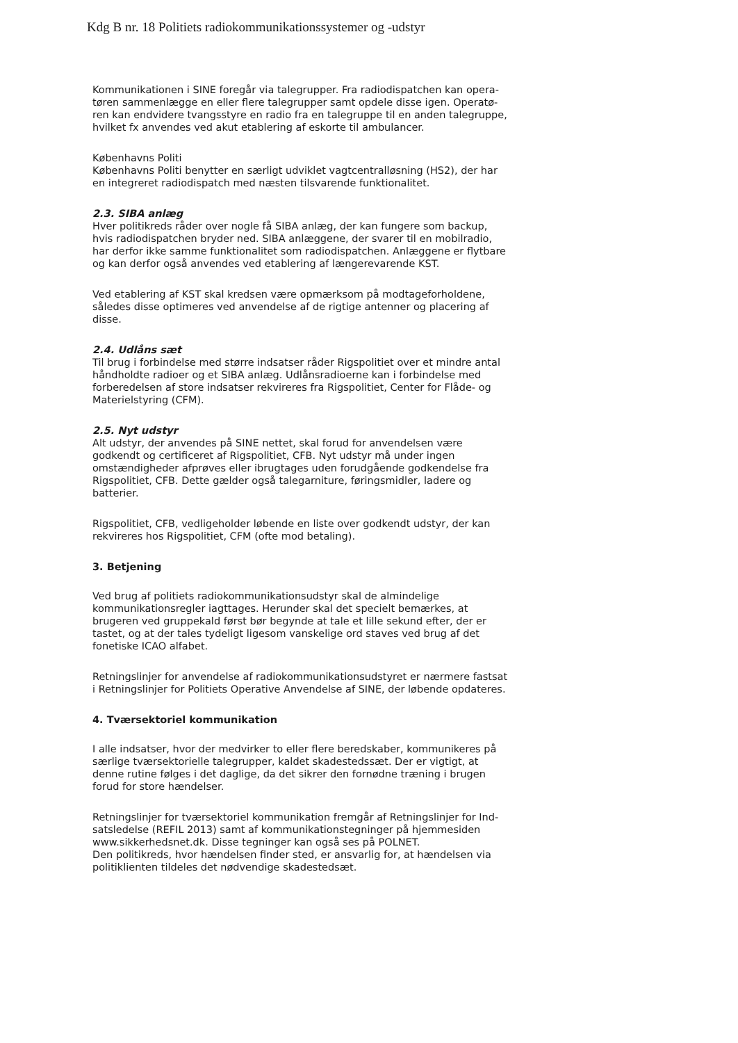Kdg B nr. 18 Politiets radiokommunikationssystemer og -udstyr
Kommunikationen i SINE foregår via talegrupper. Fra radiodispatchen kan opera-tøren sammenlægge en eller flere talegrupper samt opdele disse igen. Operatø-ren kan endvidere tvangsstyre en radio fra en talegruppe til en anden talegruppe, hvilket fx anvendes ved akut etablering af eskorte til ambulancer.
Københavns Politi
Københavns Politi benytter en særligt udviklet vagtcentralløsning (HS2), der har en integreret radiodispatch med næsten tilsvarende funktionalitet.
2.3. SIBA anlæg
Hver politikreds råder over nogle få SIBA anlæg, der kan fungere som backup, hvis radiodispatchen bryder ned. SIBA anlæggene, der svarer til en mobilradio, har derfor ikke samme funktionalitet som radiodispatchen. Anlæggene er flytbare og kan derfor også anvendes ved etablering af længerevarende KST.
Ved etablering af KST skal kredsen være opmærksom på modtageforholdene, således disse optimeres ved anvendelse af de rigtige antenner og placering af disse.
2.4. Udlåns sæt
Til brug i forbindelse med større indsatser råder Rigspolitiet over et mindre antal håndholdte radioer og et SIBA anlæg. Udlånsradioerne kan i forbindelse med forberedelsen af store indsatser rekvireres fra Rigspolitiet, Center for Flåde- og Materielstyring (CFM).
2.5. Nyt udstyr
Alt udstyr, der anvendes på SINE nettet, skal forud for anvendelsen være godkendt og certificeret af Rigspolitiet, CFB. Nyt udstyr må under ingen omstændigheder afprøves eller ibrugtages uden forudgående godkendelse fra Rigspolitiet, CFB. Dette gælder også talegarniture, føringsmidler, ladere og batterier.
Rigspolitiet, CFB, vedligeholder løbende en liste over godkendt udstyr, der kan rekvireres hos Rigspolitiet, CFM (ofte mod betaling).
3. Betjening
Ved brug af politiets radiokommunikationsudstyr skal de almindelige kommunikationsregler iagttages. Herunder skal det specielt bemærkes, at brugeren ved gruppekald først bør begynde at tale et lille sekund efter, der er tastet, og at der tales tydeligt ligesom vanskelige ord staves ved brug af det fonetiske ICAO alfabet.
Retningslinjer for anvendelse af radiokommunikationsudstyret er nærmere fastsat i Retningslinjer for Politiets Operative Anvendelse af SINE, der løbende opdateres.
4. Tværsektoriel kommunikation
I alle indsatser, hvor der medvirker to eller flere beredskaber, kommunikeres på særlige tværsektorielle talegrupper, kaldet skadestedssæt. Der er vigtigt, at denne rutine følges i det daglige, da det sikrer den fornødne træning i brugen forud for store hændelser.
Retningslinjer for tværsektoriel kommunikation fremgår af Retningslinjer for Ind-satsledelse (REFIL 2013) samt af kommunikationstegninger på hjemmesiden www.sikkerhedsnet.dk. Disse tegninger kan også ses på POLNET.
Den politikreds, hvor hændelsen finder sted, er ansvarlig for, at hændelsen via politiklienten tildeles det nødvendige skadestedsæt.